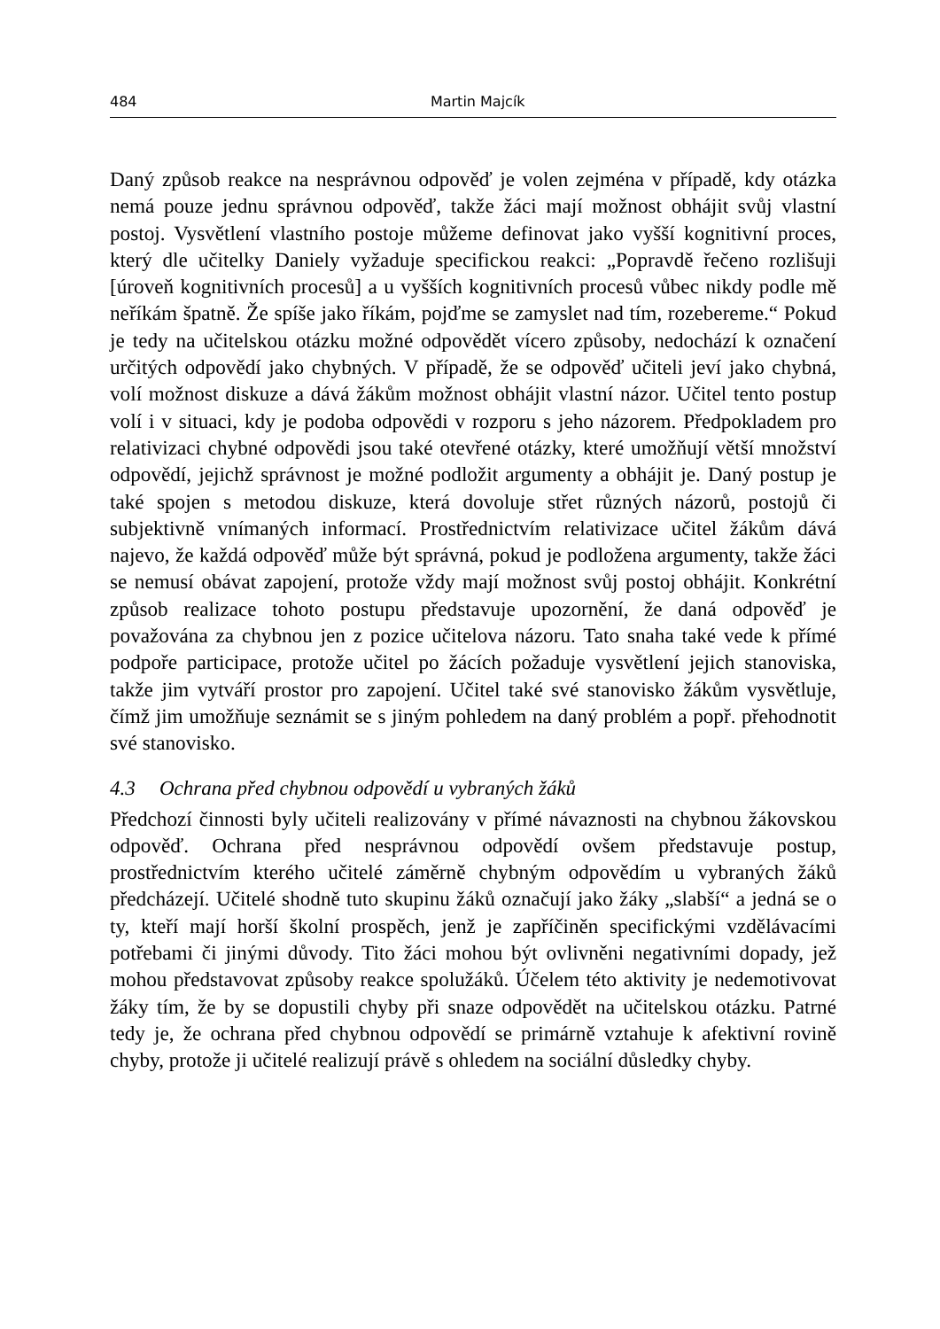484 Martin Majcík
Daný způsob reakce na nesprávnou odpověď je volen zejména v případě, kdy otázka nemá pouze jednu správnou odpověď, takže žáci mají možnost obhájit svůj vlastní postoj. Vysvětlení vlastního postoje můžeme definovat jako vyšší kognitivní proces, který dle učitelky Daniely vyžaduje specifickou reakci: „Popravdě řečeno rozlišuji [úroveň kognitivních procesů] a u vyšších kognitivních procesů vůbec nikdy podle mě neříkám špatně. Že spíše jako říkám, pojďme se zamyslet nad tím, rozebereme.“ Pokud je tedy na učitelskou otázku možné odpovědět vícero způsoby, nedochází k označení určitých odpovědí jako chybných. V případě, že se odpověď učiteli jeví jako chybná, volí možnost diskuze a dává žákům možnost obhájit vlastní názor. Učitel tento postup volí i v situaci, kdy je podoba odpovědi v rozporu s jeho názorem. Předpokladem pro relativizaci chybné odpovědi jsou také otevřené otázky, které umožňují větší množství odpovědí, jejichž správnost je možné podložit argumenty a obhájit je. Daný postup je také spojen s metodou diskuze, která dovoluje střet různých názorů, postojů či subjektivně vnímaných informací. Prostřednictvím relativizace učitel žákům dává najevo, že každá odpověď může být správná, pokud je podložena argumenty, takže žáci se nemusí obávat zapojení, protože vždy mají možnost svůj postoj obhájit. Konkrétní způsob realizace tohoto postupu představuje upozornění, že daná odpověď je považována za chybnou jen z pozice učitelova názoru. Tato snaha také vede k přímé podpoře participace, protože učitel po žácích požaduje vysvětlení jejich stanoviska, takže jim vytváří prostor pro zapojení. Učitel také své stanovisko žákům vysvětluje, čímž jim umožňuje seznámit se s jiným pohledem na daný problém a popř. přehodnotit své stanovisko.
4.3 Ochrana před chybnou odpovědí u vybraných žáků
Předchozí činnosti byly učiteli realizovány v přímé návaznosti na chybnou žákovskou odpověď. Ochrana před nesprávnou odpovědí ovšem představuje postup, prostřednictvím kterého učitelé záměrně chybným odpovědím u vybraných žáků předcházejí. Učitelé shodně tuto skupinu žáků označují jako žáky „slabší“ a jedná se o ty, kteří mají horší školní prospěch, jenž je zapříčiněn specifickými vzdělávacími potřebami či jinými důvody. Tito žáci mohou být ovlivněni negativními dopady, jež mohou představovat způsoby reakce spolužáků. Účelem této aktivity je nedemotivovat žáky tím, že by se dopustili chyby při snaze odpovědět na učitelskou otázku. Patrné tedy je, že ochrana před chybnou odpovědí se primárně vztahuje k afektivní rovině chyby, protože ji učitelé realizují právě s ohledem na sociální důsledky chyby.